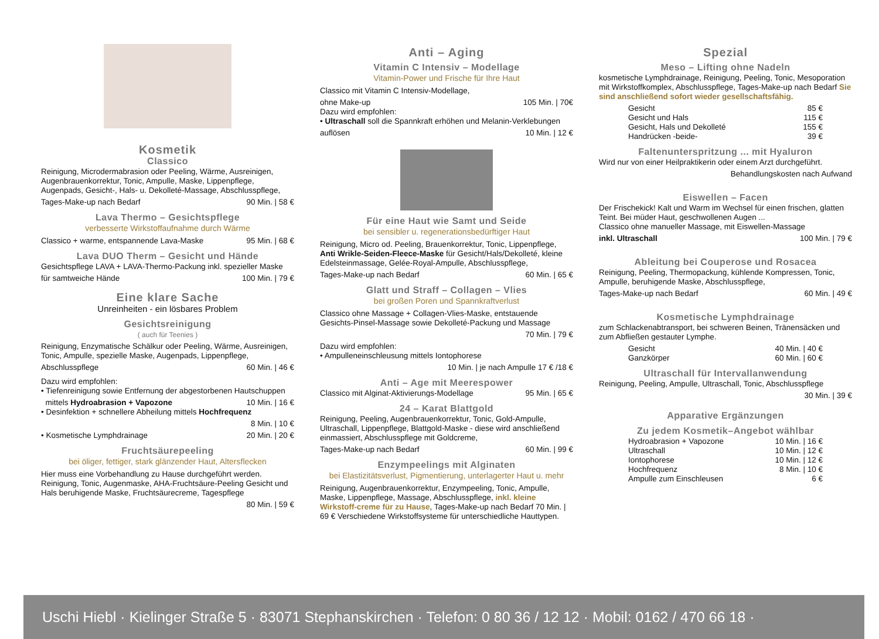Kosmetik
Classico
Reinigung, Microdermabrasion oder Peeling, Wärme, Ausreinigen, Augenbrauenkorrektur, Tonic, Ampulle, Maske, Lippenpflege, Augenpads, Gesicht-, Hals- u. Dekolleté-Massage, Abschlusspflege,
Tages-Make-up nach Bedarf 90 Min. | 58 €
Lava Thermo – Gesichtspflege
verbesserte Wirkstoffaufnahme durch Wärme
Classico + warme, entspannende Lava-Maske 95 Min. | 68 €
Lava DUO Therm – Gesicht und Hände
Gesichtspflege LAVA + LAVA-Thermo-Packung inkl. spezieller Maske
für samtweiche Hände 100 Min. | 79 €
Eine klare Sache
Unreinheiten - ein lösbares Problem
Gesichtsreinigung
( auch für Teenies )
Reinigung, Enzymatische Schälkur oder Peeling, Wärme, Ausreinigen, Tonic, Ampulle, spezielle Maske, Augenpads, Lippenpflege,
Abschlusspflege 60 Min. | 46 €
Dazu wird empfohlen:
• Tiefenreinigung sowie Entfernung der abgestorbenen Hautschuppen
mittels Hydroabrasion + Vapozone 10 Min. | 16 €
• Desinfektion + schnellere Abheilung mittels Hochfrequenz
8 Min. | 10 €
• Kosmetische Lymphdrainage 20 Min. | 20 €
Fruchtsäurepeeling
bei öliger, fettiger, stark glänzender Haut, Altersflecken
Hier muss eine Vorbehandlung zu Hause durchgeführt werden. Reinigung, Tonic, Augenmaske, AHA-Fruchtsäure-Peeling Gesicht und Hals beruhigende Maske, Fruchtsäurecreme, Tagespflege
80 Min. | 59 €
Anti – Aging
Vitamin C Intensiv – Modellage
Vitamin-Power und Frische für Ihre Haut
Classico mit Vitamin C Intensiv-Modellage,
ohne Make-up 105 Min. | 70€
Dazu wird empfohlen:
• Ultraschall soll die Spannkraft erhöhen und Melanin-Verklebungen
auflösen 10 Min. | 12 €
Für eine Haut wie Samt und Seide
bei sensibler u. regenerationsbedürftiger Haut
Reinigung, Micro od. Peeling, Brauenkorrektur, Tonic, Lippenpflege, Anti Wrikle-Seiden-Fleece-Maske für Gesicht/Hals/Dekolleté, kleine Edelsteinmassage, Gelée-Royal-Ampulle, Abschlusspflege,
Tages-Make-up nach Bedarf 60 Min. | 65 €
Glatt und Straff – Collagen – Vlies
bei großen Poren und Spannkraftverlust
Classico ohne Massage + Collagen-Vlies-Maske, entstauende Gesichts-Pinsel-Massage sowie Dekolleté-Packung und Massage
70 Min. | 79 €
Dazu wird empfohlen:
• Ampulleneinschleusung mittels Iontophorese
10 Min. | je nach Ampulle 17 € /18 €
Anti – Age mit Meerespower
Classico mit Alginat-Aktivierungs-Modellage 95 Min. | 65 €
24 – Karat Blattgold
Reinigung, Peeling, Augenbrauenkorrektur, Tonic, Gold-Ampulle, Ultraschall, Lippenpflege, Blattgold-Maske - diese wird anschließend einmassiert, Abschlusspflege mit Goldcreme,
Tages-Make-up nach Bedarf 60 Min. | 99 €
Enzympeelings mit Alginaten
bei Elastizitätsverlust, Pigmentierung, unterlagerter Haut u. mehr
Reinigung, Augenbrauenkorrektur, Enzympeeling, Tonic, Ampulle, Maske, Lippenpflege, Massage, Abschlusspflege, inkl. kleine Wirkstoff-creme für zu Hause, Tages-Make-up nach Bedarf 70 Min. | 69 € Verschiedene Wirkstoffsysteme für unterschiedliche Hauttypen.
Spezial
Meso – Lifting ohne Nadeln
kosmetische Lymphdrainage, Reinigung, Peeling, Tonic, Mesoporation mit Wirkstoffkomplex, Abschlusspflege, Tages-Make-up nach Bedarf Sie sind anschließend sofort wieder gesellschaftsfähig.
Gesicht 85 €
Gesicht und Hals 115 €
Gesicht, Hals und Dekolleté 155 €
Handrücken -beide- 39 €
Faltenunterspritzung ... mit Hyaluron
Wird nur von einer Heilpraktikerin oder einem Arzt durchgeführt.
Behandlungskosten nach Aufwand
Eiswellen – Facen
Der Frischekick! Kalt und Warm im Wechsel für einen frischen, glatten Teint. Bei müder Haut, geschwollenen Augen ...
Classico ohne manueller Massage, mit Eiswellen-Massage
inkl. Ultraschall 100 Min. | 79 €
Ableitung bei Couperose und Rosacea
Reinigung, Peeling, Thermopackung, kühlende Kompressen, Tonic, Ampulle, beruhigende Maske, Abschlusspflege,
Tages-Make-up nach Bedarf 60 Min. | 49 €
Kosmetische Lymphdrainage
zum Schlackenabtransport, bei schweren Beinen, Tränensäcken und zum Abfließen gestauter Lymphe.
Gesicht 40 Min. | 40 €
Ganzkörper 60 Min. | 60 €
Ultraschall für Intervallanwendung
Reinigung, Peeling, Ampulle, Ultraschall, Tonic, Abschlusspflege
30 Min. | 39 €
Apparative Ergänzungen
Zu jedem Kosmetik–Angebot wählbar
Hydroabrasion + Vapozone 10 Min. | 16 €
Ultraschall 10 Min. | 12 €
Iontophorese 10 Min. | 12 €
Hochfrequenz 8 Min. | 10 €
Ampulle zum Einschleusen 6 €
Uschi Hiebl · Kielinger Straße 5 · 83071 Stephanskirchen · Telefon: 0 80 36 / 12 12 · Mobil: 0162 / 470 66 18 ·